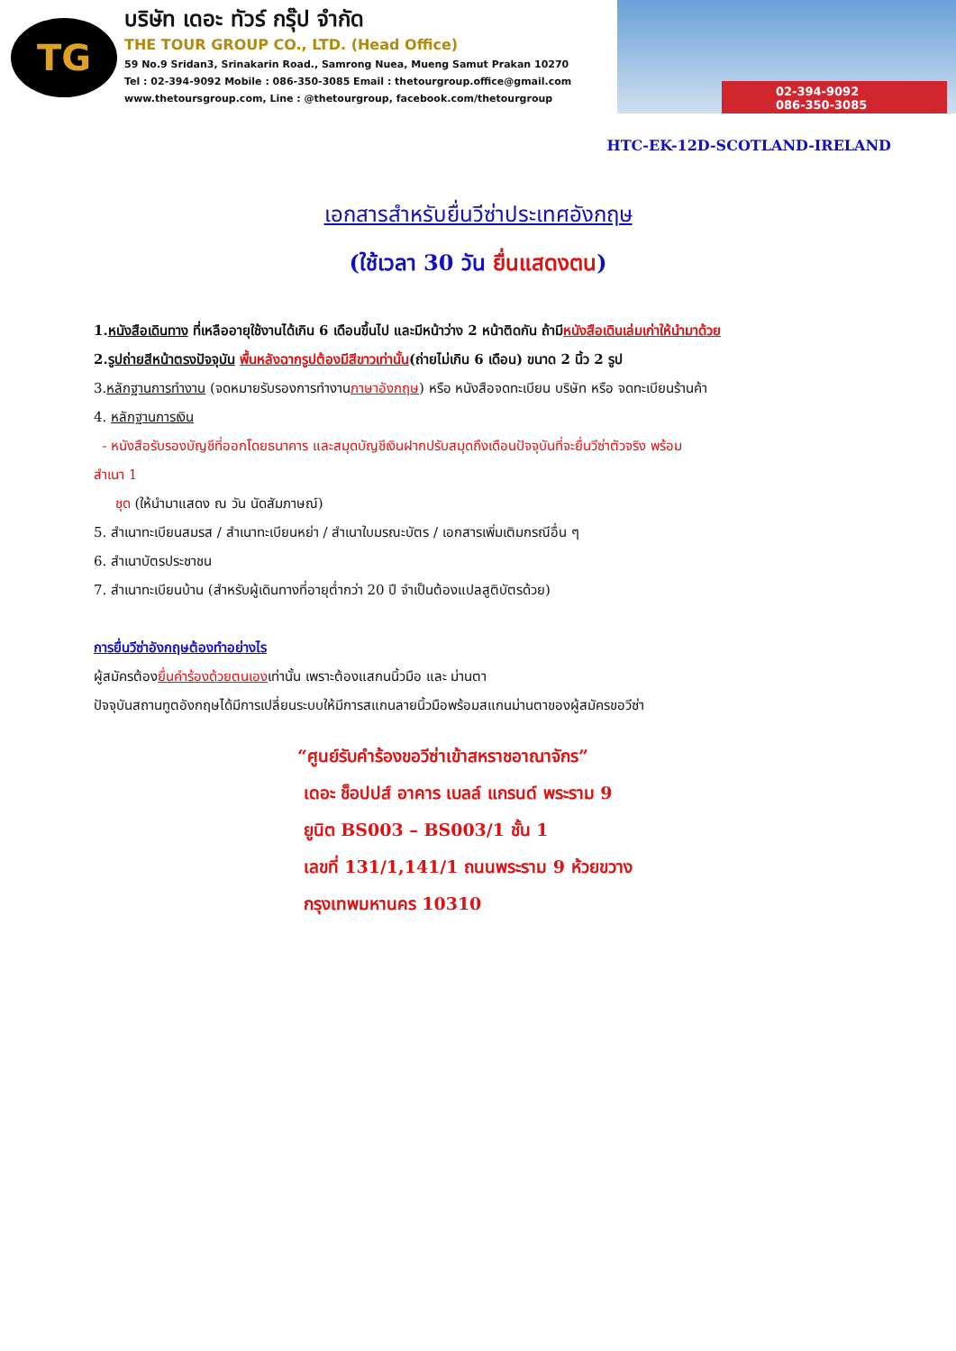TG
บริษัท เดอะ ทัวร์ กรุ๊ป จำกัด
THE TOUR GROUP CO., LTD. (Head Office)
59 No.9 Sridan3, Srinakarin Road., Samrong Nuea, Mueng Samut Prakan 10270
Tel : 02-394-9092 Mobile : 086-350-3085 Email : thetourgroup.office@gmail.com
www.thetoursgroup.com, Line : @thetourgroup, facebook.com/thetourgroup
02-394-9092
086-350-3085
HTC-EK-12D-SCOTLAND-IRELAND
เอกสารสำหรับยื่นวีซ่าประเทศอังกฤษ
(ใช้เวลา 30 วัน ยื่นแสดงตน)
1.หนังสือเดินทาง ที่เหลืออายุใช้งานได้เกิน 6 เดือนขึ้นไป และมีหน้าว่าง 2 หน้าติดกัน ถ้ามีหนังสือเดินเล่มเก่าให้นำมาด้วย
2.รูปถ่ายสีหน้าตรงปัจจุบัน พื้นหลังฉากรูปต้องมีสีขาวเท่านั้น(ถ่ายไม่เกิน 6 เดือน) ขนาด 2 นิ้ว 2 รูป
3.หลักฐานการทำงาน (จดหมายรับรองการทำงานภาษาอังกฤษ) หรือ หนังสือจดทะเบียน บริษัท หรือ จดทะเบียนร้านค้า
4. หลักฐานการเงิน
- หนังสือรับรองบัญชีที่ออกโดยธนาคาร และสมุดบัญชีเงินฝากปรับสมุดถึงเดือนปัจจุบันที่จะยื่นวีซ่าตัวจริง พร้อม
สำเนา 1
ชุด (ให้นำมาแสดง ณ วัน นัดสัมภาษณ์)
5. สำเนาทะเบียนสมรส / สำเนาทะเบียนหย่า / สำเนาใบมรณะบัตร / เอกสารเพิ่มเติมกรณีอื่น ๆ
6. สำเนาบัตรประชาชน
7. สำเนาทะเบียนบ้าน (สำหรับผู้เดินทางที่อายุต่ำกว่า 20 ปี จำเป็นต้องแปลสูติบัตรด้วย)
การยื่นวีซ่าอังกฤษต้องทำอย่างไร
ผู้สมัครต้องยื่นคำร้องด้วยตนเองเท่านั้น เพราะต้องแสกนนิ้วมือ และ ม่านตา
ปัจจุบันสถานทูตอังกฤษได้มีการเปลี่ยนระบบให้มีการสแกนลายนิ้วมือพร้อมสแกนม่านตาของผู้สมัครขอวีซ่า
“ศูนย์รับคำร้องขอวีซ่าเข้าสหราชอาณาจักร”
เดอะ ช็อปปส์ อาคาร เบลล์ แกรนด์ พระราม 9
ยูนิต BS003 – BS003/1 ชั้น 1
เลขที่ 131/1,141/1 ถนนพระราม 9 ห้วยขวาง
กรุงเทพมหานคร 10310